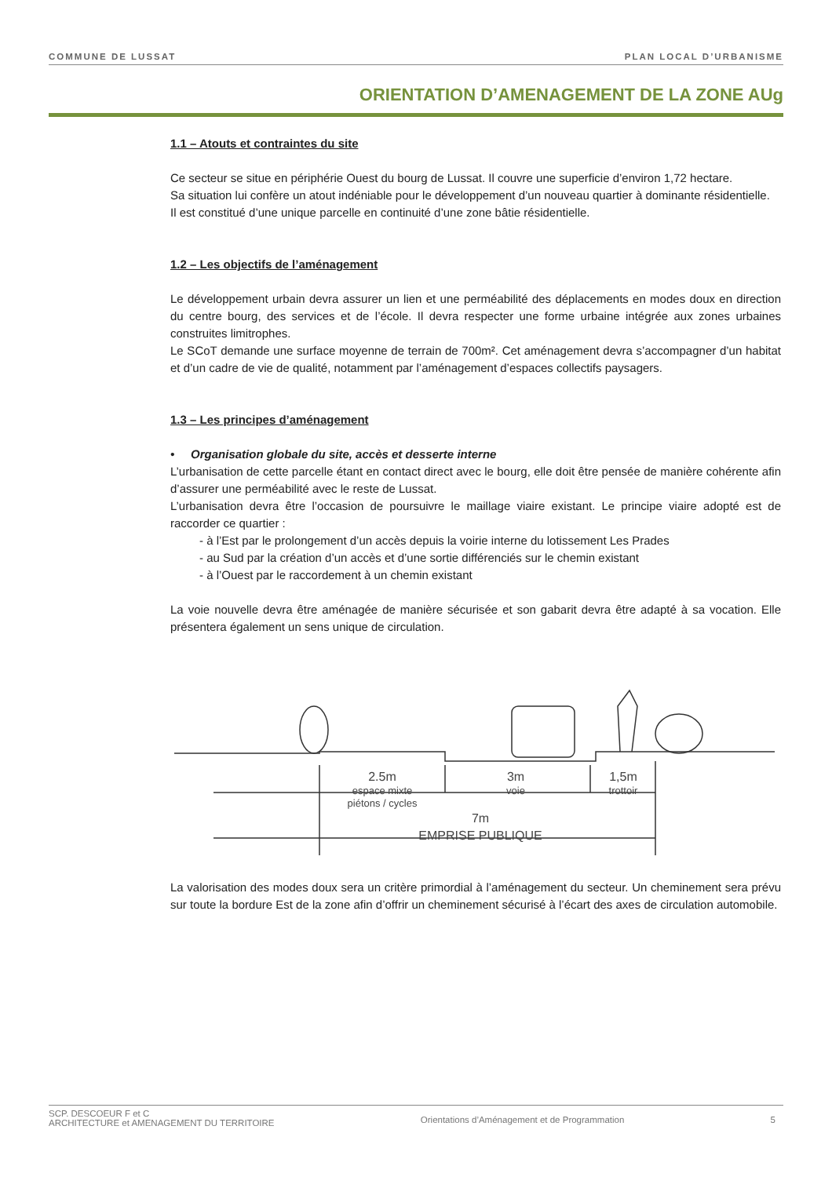COMMUNE DE LUSSAT PLAN LOCAL D’URBANISME
ORIENTATION D’AMENAGEMENT DE LA ZONE AUg
1.1 – Atouts et contraintes du site
Ce secteur se situe en périphérie Ouest du bourg de Lussat. Il couvre une superficie d’environ 1,72 hectare.
Sa situation lui confère un atout indéniable pour le développement d’un nouveau quartier à dominante résidentielle.
Il est constitué d’une unique parcelle en continuité d’une zone bâtie résidentielle.
1.2 – Les objectifs de l’aménagement
Le développement urbain devra assurer un lien et une perméabilité des déplacements en modes doux en direction du centre bourg, des services et de l’école. Il devra respecter une forme urbaine intégrée aux zones urbaines construites limitrophes.
Le SCoT demande une surface moyenne de terrain de 700m². Cet aménagement devra s’accompagner d’un habitat et d’un cadre de vie de qualité, notamment par l’aménagement d’espaces collectifs paysagers.
1.3 – Les principes d’aménagement
• Organisation globale du site, accès et desserte interne
L’urbanisation de cette parcelle étant en contact direct avec le bourg, elle doit être pensée de manière cohérente afin d’assurer une perméabilité avec le reste de Lussat.
L’urbanisation devra être l’occasion de poursuivre le maillage viaire existant. Le principe viaire adopté est de raccorder ce quartier :
- à l’Est par le prolongement d’un accès depuis la voirie interne du lotissement Les Prades
- au Sud par la création d’un accès et d’une sortie différenciés sur le chemin existant
- à l’Ouest par le raccordement à un chemin existant
La voie nouvelle devra être aménagée de manière sécurisée et son gabarit devra être adapté à sa vocation. Elle présentera également un sens unique de circulation.
2.5m
espace mixte
piétons / cycles
3m
voie
1,5m
trottoir
7m
EMPRISE PUBLIQUE
La valorisation des modes doux sera un critère primordial à l’aménagement du secteur. Un cheminement sera prévu sur toute la bordure Est de la zone afin d’offrir un cheminement sécurisé à l’écart des axes de circulation automobile.
SCP. DESCOEUR F et C
ARCHITECTURE et AMENAGEMENT DU TERRITOIRE Orientations d’Aménagement et de Programmation 5